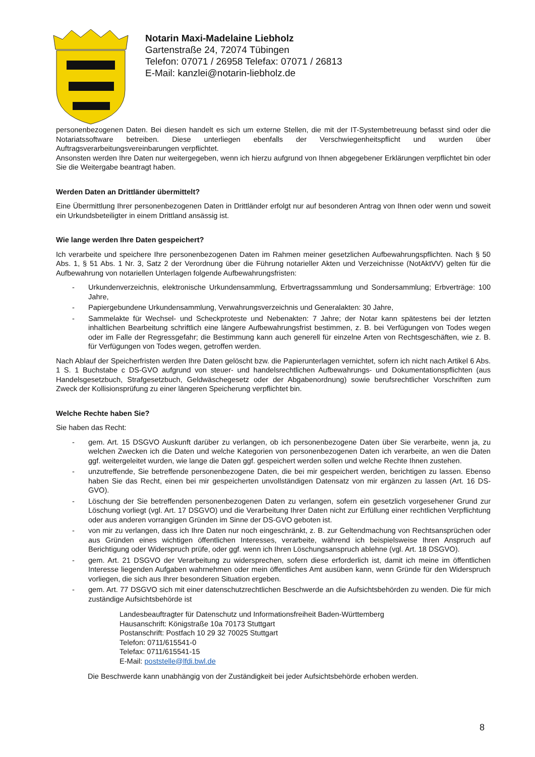Notarin Maxi-Madelaine Liebholz
Gartenstraße 24, 72074 Tübingen
Telefon: 07071 / 26958 Telefax: 07071 / 26813
E-Mail: kanzlei@notarin-liebholz.de
personenbezogenen Daten. Bei diesen handelt es sich um externe Stellen, die mit der IT-Systembetreuung befasst sind oder die Notariatssoftware betreiben. Diese unterliegen ebenfalls der Verschwiegenheitspflicht und wurden über Auftragsverarbeitungsvereinbarungen verpflichtet.
Ansonsten werden Ihre Daten nur weitergegeben, wenn ich hierzu aufgrund von Ihnen abgegebener Erklärungen verpflichtet bin oder Sie die Weitergabe beantragt haben.
Werden Daten an Drittländer übermittelt?
Eine Übermittlung Ihrer personenbezogenen Daten in Drittländer erfolgt nur auf besonderen Antrag von Ihnen oder wenn und soweit ein Urkundsbeteiligter in einem Drittland ansässig ist.
Wie lange werden Ihre Daten gespeichert?
Ich verarbeite und speichere Ihre personenbezogenen Daten im Rahmen meiner gesetzlichen Aufbewahrungspflichten. Nach § 50 Abs. 1, § 51 Abs. 1 Nr. 3, Satz 2 der Verordnung über die Führung notarieller Akten und Verzeichnisse (NotAktVV) gelten für die Aufbewahrung von notariellen Unterlagen folgende Aufbewahrungsfristen:
- Urkundenverzeichnis, elektronische Urkundensammlung, Erbvertragssammlung und Sondersammlung; Erbverträge: 100 Jahre,
- Papiergebundene Urkundensammlung, Verwahrungsverzeichnis und Generalakten: 30 Jahre,
- Sammelakte für Wechsel- und Scheckproteste und Nebenakten: 7 Jahre; der Notar kann spätestens bei der letzten inhaltlichen Bearbeitung schriftlich eine längere Aufbewahrungsfrist bestimmen, z. B. bei Verfügungen von Todes wegen oder im Falle der Regressgefahr; die Bestimmung kann auch generell für einzelne Arten von Rechtsgeschäften, wie z. B. für Verfügungen von Todes wegen, getroffen werden.
Nach Ablauf der Speicherfristen werden Ihre Daten gelöscht bzw. die Papierunterlagen vernichtet, sofern ich nicht nach Artikel 6 Abs. 1 S. 1 Buchstabe c DS-GVO aufgrund von steuer- und handelsrechtlichen Aufbewahrungs- und Dokumentationspflichten (aus Handelsgesetzbuch, Strafgesetzbuch, Geldwäschegesetz oder der Abgabenordnung) sowie berufsrechtlicher Vorschriften zum Zweck der Kollisionsprüfung zu einer längeren Speicherung verpflichtet bin.
Welche Rechte haben Sie?
Sie haben das Recht:
- gem. Art. 15 DSGVO Auskunft darüber zu verlangen, ob ich personenbezogene Daten über Sie verarbeite, wenn ja, zu welchen Zwecken ich die Daten und welche Kategorien von personenbezogenen Daten ich verarbeite, an wen die Daten ggf. weitergeleitet wurden, wie lange die Daten ggf. gespeichert werden sollen und welche Rechte Ihnen zustehen.
- unzutreffende, Sie betreffende personenbezogene Daten, die bei mir gespeichert werden, berichtigen zu lassen. Ebenso haben Sie das Recht, einen bei mir gespeicherten unvollständigen Datensatz von mir ergänzen zu lassen (Art. 16 DS-GVO).
- Löschung der Sie betreffenden personenbezogenen Daten zu verlangen, sofern ein gesetzlich vorgesehener Grund zur Löschung vorliegt (vgl. Art. 17 DSGVO) und die Verarbeitung Ihrer Daten nicht zur Erfüllung einer rechtlichen Verpflichtung oder aus anderen vorrangigen Gründen im Sinne der DS-GVO geboten ist.
- von mir zu verlangen, dass ich Ihre Daten nur noch eingeschränkt, z. B. zur Geltendmachung von Rechtsansprüchen oder aus Gründen eines wichtigen öffentlichen Interesses, verarbeite, während ich beispielsweise Ihren Anspruch auf Berichtigung oder Widerspruch prüfe, oder ggf. wenn ich Ihren Löschungsanspruch ablehne (vgl. Art. 18 DSGVO).
- gem. Art. 21 DSGVO der Verarbeitung zu widersprechen, sofern diese erforderlich ist, damit ich meine im öffentlichen Interesse liegenden Aufgaben wahrnehmen oder mein öffentliches Amt ausüben kann, wenn Gründe für den Widerspruch vorliegen, die sich aus Ihrer besonderen Situation ergeben.
- gem. Art. 77 DSGVO sich mit einer datenschutzrechtlichen Beschwerde an die Aufsichtsbehörden zu wenden. Die für mich zuständige Aufsichtsbehörde ist
Landesbeauftragter für Datenschutz und Informationsfreiheit Baden-Württemberg
Hausanschrift: Königstraße 10a 70173 Stuttgart
Postanschrift: Postfach 10 29 32 70025 Stuttgart
Telefon: 0711/615541-0
Telefax: 0711/615541-15
E-Mail: poststelle@lfdi.bwl.de
Die Beschwerde kann unabhängig von der Zuständigkeit bei jeder Aufsichtsbehörde erhoben werden.
8